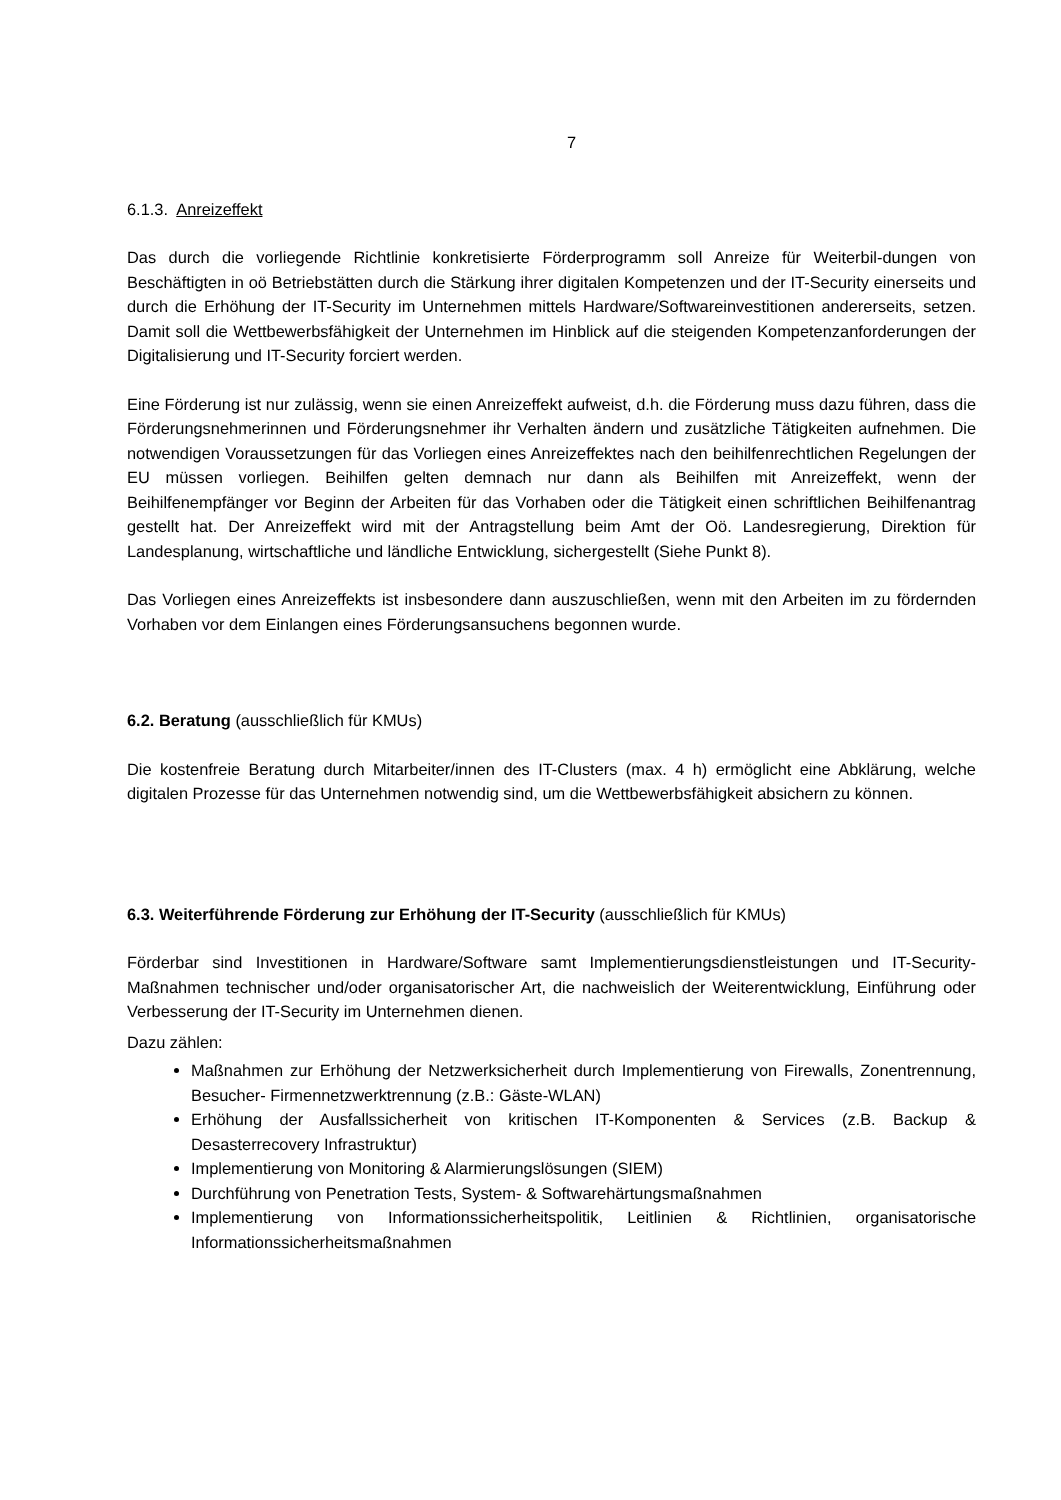7
6.1.3. Anreizeffekt
Das durch die vorliegende Richtlinie konkretisierte Förderprogramm soll Anreize für Weiterbil-dungen von Beschäftigten in oö Betriebstätten durch die Stärkung ihrer digitalen Kompetenzen und der IT-Security einerseits und durch die Erhöhung der IT-Security im Unternehmen mittels Hardware/Softwareinvestitionen andererseits, setzen. Damit soll die Wettbewerbsfähigkeit der Unternehmen im Hinblick auf die steigenden Kompetenzanforderungen der Digitalisierung und IT-Security forciert werden.
Eine Förderung ist nur zulässig, wenn sie einen Anreizeffekt aufweist, d.h. die Förderung muss dazu führen, dass die Förderungsnehmerinnen und Förderungsnehmer ihr Verhalten ändern und zusätzliche Tätigkeiten aufnehmen. Die notwendigen Voraussetzungen für das Vorliegen eines Anreizeffektes nach den beihilfenrechtlichen Regelungen der EU müssen vorliegen. Beihilfen gelten demnach nur dann als Beihilfen mit Anreizeffekt, wenn der Beihilfenempfänger vor Beginn der Arbeiten für das Vorhaben oder die Tätigkeit einen schriftlichen Beihilfenantrag gestellt hat. Der Anreizeffekt wird mit der Antragstellung beim Amt der Oö. Landesregierung, Direktion für Landesplanung, wirtschaftliche und ländliche Entwicklung, sichergestellt (Siehe Punkt 8).
Das Vorliegen eines Anreizeffekts ist insbesondere dann auszuschließen, wenn mit den Arbeiten im zu fördernden Vorhaben vor dem Einlangen eines Förderungsansuchens begonnen wurde.
6.2. Beratung (ausschließlich für KMUs)
Die kostenfreie Beratung durch Mitarbeiter/innen des IT-Clusters (max. 4 h) ermöglicht eine Abklärung, welche digitalen Prozesse für das Unternehmen notwendig sind, um die Wettbewerbsfähigkeit absichern zu können.
6.3. Weiterführende Förderung zur Erhöhung der IT-Security (ausschließlich für KMUs)
Förderbar sind Investitionen in Hardware/Software samt Implementierungsdienstleistungen und IT-Security-Maßnahmen technischer und/oder organisatorischer Art, die nachweislich der Weiterentwicklung, Einführung oder Verbesserung der IT-Security im Unternehmen dienen.
Dazu zählen:
Maßnahmen zur Erhöhung der Netzwerksicherheit durch Implementierung von Firewalls, Zonentrennung, Besucher- Firmennetzwerktrennung (z.B.: Gäste-WLAN)
Erhöhung der Ausfallssicherheit von kritischen IT-Komponenten & Services (z.B. Backup & Desasterrecovery Infrastruktur)
Implementierung von Monitoring & Alarmierungslösungen (SIEM)
Durchführung von Penetration Tests, System- & Softwarehärtungsmaßnahmen
Implementierung von Informationssicherheitspolitik, Leitlinien & Richtlinien, organisatorische Informationssicherheitsmaßnahmen